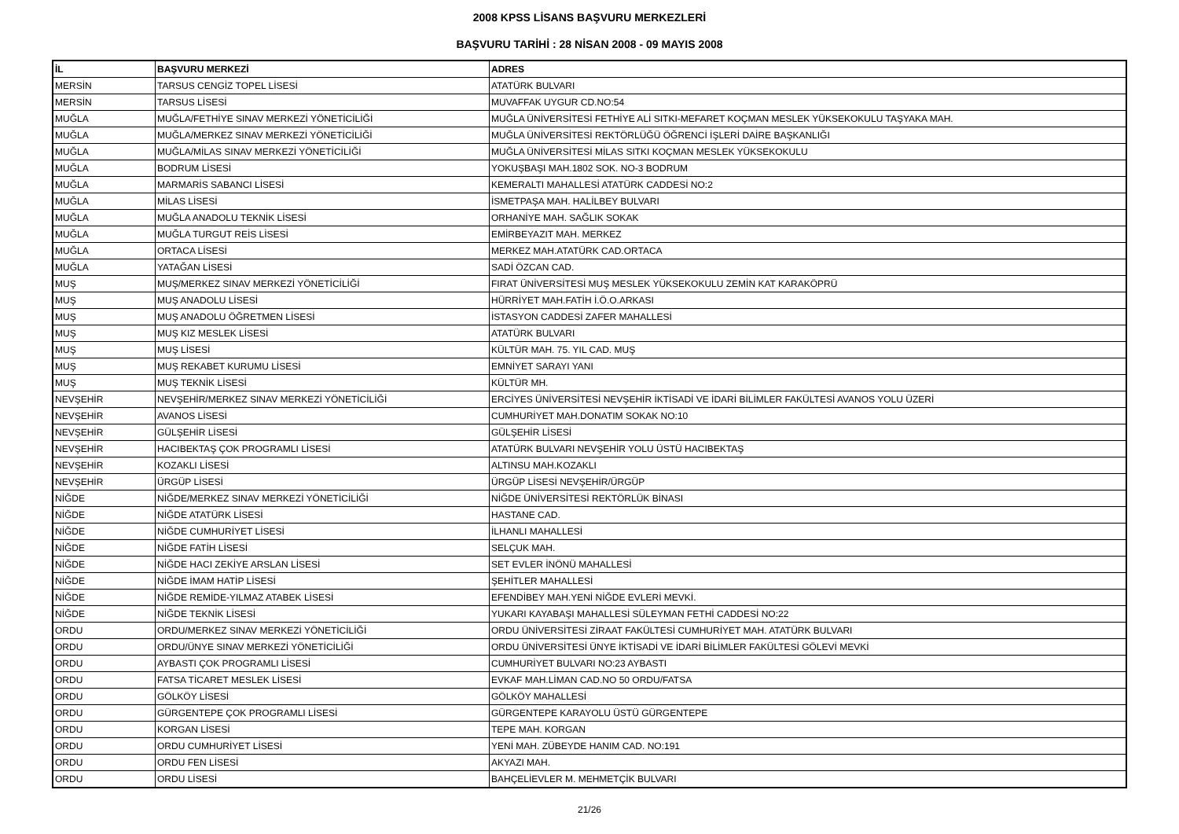2008 KPSS LİSANS BAŞVURU MERKEZLERİ
BAŞVURU TARİHİ : 28 NİSAN 2008 - 09 MAYIS 2008
| İL | BAŞVURU MERKEZİ | ADRES |
| --- | --- | --- |
| MERSİN | TARSUS CENGİZ TOPEL LİSESİ | ATATÜRK BULVARI |
| MERSİN | TARSUS LİSESİ | MUVAFFAK UYGUR CD.NO:54 |
| MUĞLA | MUĞLA/FETHİYE SINAV MERKEZİ YÖNETİCİLİĞİ | MUĞLA ÜNİVERSİTESİ FETHİYE ALİ SITKI-MEFARET KOÇMAN MESLEK YÜKSEKOKULU TAŞYAKA MAH. |
| MUĞLA | MUĞLA/MERKEZ SINAV MERKEZİ YÖNETİCİLİĞİ | MUĞLA ÜNİVERSİTESİ REKTÖRLÜĞÜ ÖĞRENCİ İŞLERİ DAİRE BAŞKANLIĞI |
| MUĞLA | MUĞLA/MİLAS SINAV MERKEZİ YÖNETİCİLİĞİ | MUĞLA ÜNİVERSİTESİ MİLAS SITKI KOÇMAN MESLEK YÜKSEKOKULU |
| MUĞLA | BODRUM LİSESİ | YOKUŞBAŞI MAH.1802 SOK. NO-3 BODRUM |
| MUĞLA | MARMARİS SABANCI LİSESİ | KEMERALTI MAHALLESİ ATATÜRK CADDESİ NO:2 |
| MUĞLA | MİLAS LİSESİ | İSMETPAŞA MAH. HALİLBEY BULVARI |
| MUĞLA | MUĞLA ANADOLU TEKNİK LİSESİ | ORHANİYE MAH. SAĞLIK SOKAK |
| MUĞLA | MUĞLA TURGUT REİS LİSESİ | EMİRBEYAZIT MAH. MERKEZ |
| MUĞLA | ORTACA LİSESİ | MERKEZ MAH.ATATÜRK CAD.ORTACA |
| MUĞLA | YATAĞAN LİSESİ | SADİ ÖZCAN CAD. |
| MUŞ | MUŞ/MERKEZ SINAV MERKEZİ YÖNETİCİLİĞİ | FIRAT ÜNİVERSİTESİ MUŞ MESLEK YÜKSEKOKULU ZEMİN KAT KARAKÖPRÜ |
| MUŞ | MUŞ ANADOLU LİSESİ | HÜRRİYET MAH.FATİH İ.Ö.O.ARKASI |
| MUŞ | MUŞ ANADOLU ÖĞRETMEN LİSESİ | İSTASYON CADDESİ ZAFER MAHALLESİ |
| MUŞ | MUŞ KIZ MESLEK LİSESİ | ATATÜRK BULVARI |
| MUŞ | MUŞ LİSESİ | KÜLTÜR MAH. 75. YIL CAD. MUŞ |
| MUŞ | MUŞ REKABET KURUMU LİSESİ | EMNİYET SARAYI YANI |
| MUŞ | MUŞ TEKNİK LİSESİ | KÜLTÜR MH. |
| NEVŞEHİR | NEVŞEHİR/MERKEZ SINAV MERKEZİ YÖNETİCİLİĞİ | ERCİYES ÜNİVERSİTESİ NEVŞEHİR İKTİSADİ VE İDARİ BİLİMLER FAKÜLTESİ AVANOS YOLU ÜZERİ |
| NEVŞEHİR | AVANOS LİSESİ | CUMHURİYET MAH.DONATIM SOKAK NO:10 |
| NEVŞEHİR | GÜLŞEHİR LİSESİ | GÜLŞEHİR LİSESİ |
| NEVŞEHİR | HACIBEKTAŞ ÇOK PROGRAMLI LİSESİ | ATATÜRK BULVARI NEVŞEHİR YOLU ÜSTÜ HACIBEKTAŞ |
| NEVŞEHİR | KOZAKLI LİSESİ | ALTINSU MAH.KOZAKLI |
| NEVŞEHİR | ÜRGÜP LİSESİ | ÜRGÜP LİSESİ NEVŞEHİR/ÜRGÜP |
| NİĞDE | NİĞDE/MERKEZ SINAV MERKEZİ YÖNETİCİLİĞİ | NİĞDE ÜNİVERSİTESİ REKTÖRLÜK BİNASI |
| NİĞDE | NİĞDE ATATÜRK LİSESİ | HASTANE CAD. |
| NİĞDE | NİĞDE CUMHURİYET LİSESİ | İLHANLI MAHALLESİ |
| NİĞDE | NİĞDE FATİH LİSESİ | SELÇUK MAH. |
| NİĞDE | NİĞDE HACI ZEKİYE ARSLAN LİSESİ | SET EVLER İNÖNÜ MAHALLESİ |
| NİĞDE | NİĞDE İMAM HATİP LİSESİ | ŞEHİTLER MAHALLESİ |
| NİĞDE | NİĞDE REMİDE-YILMAZ ATABEK LİSESİ | EFENDİBEY MAH.YENİ NİĞDE EVLERİ MEVKİ. |
| NİĞDE | NİĞDE TEKNİK LİSESİ | YUKARI KAYABAŞI MAHALLESİ SÜLEYMAN FETHİ CADDESİ NO:22 |
| ORDU | ORDU/MERKEZ SINAV MERKEZİ YÖNETİCİLİĞİ | ORDU ÜNİVERSİTESİ ZİRAAT FAKÜLTESİ CUMHURİYET MAH. ATATÜRK BULVARI |
| ORDU | ORDU/ÜNYE SINAV MERKEZİ YÖNETİCİLİĞİ | ORDU ÜNİVERSİTESİ ÜNYE İKTİSADİ VE İDARİ BİLİMLER FAKÜLTESİ GÖLEVİ MEVKİ |
| ORDU | AYBASTI ÇOK PROGRAMLI LİSESİ | CUMHURİYET BULVARI NO:23 AYBASTI |
| ORDU | FATSA TİCARET MESLEK LİSESİ | EVKAF MAH.LİMAN CAD.NO 50 ORDU/FATSA |
| ORDU | GÖLKÖY LİSESİ | GÖLKÖY MAHALLESİ |
| ORDU | GÜRGENTEPE ÇOK PROGRAMLI LİSESİ | GÜRGENTEPE KARAYOLU ÜSTÜ GÜRGENTEPE |
| ORDU | KORGAN LİSESİ | TEPE MAH. KORGAN |
| ORDU | ORDU CUMHURİYET LİSESİ | YENİ MAH. ZÜBEYDE HANIM CAD. NO:191 |
| ORDU | ORDU FEN LİSESİ | AKYAZI MAH. |
| ORDU | ORDU LİSESİ | BAHÇELİEVLER M. MEHMETÇİK BULVARI |
21/26